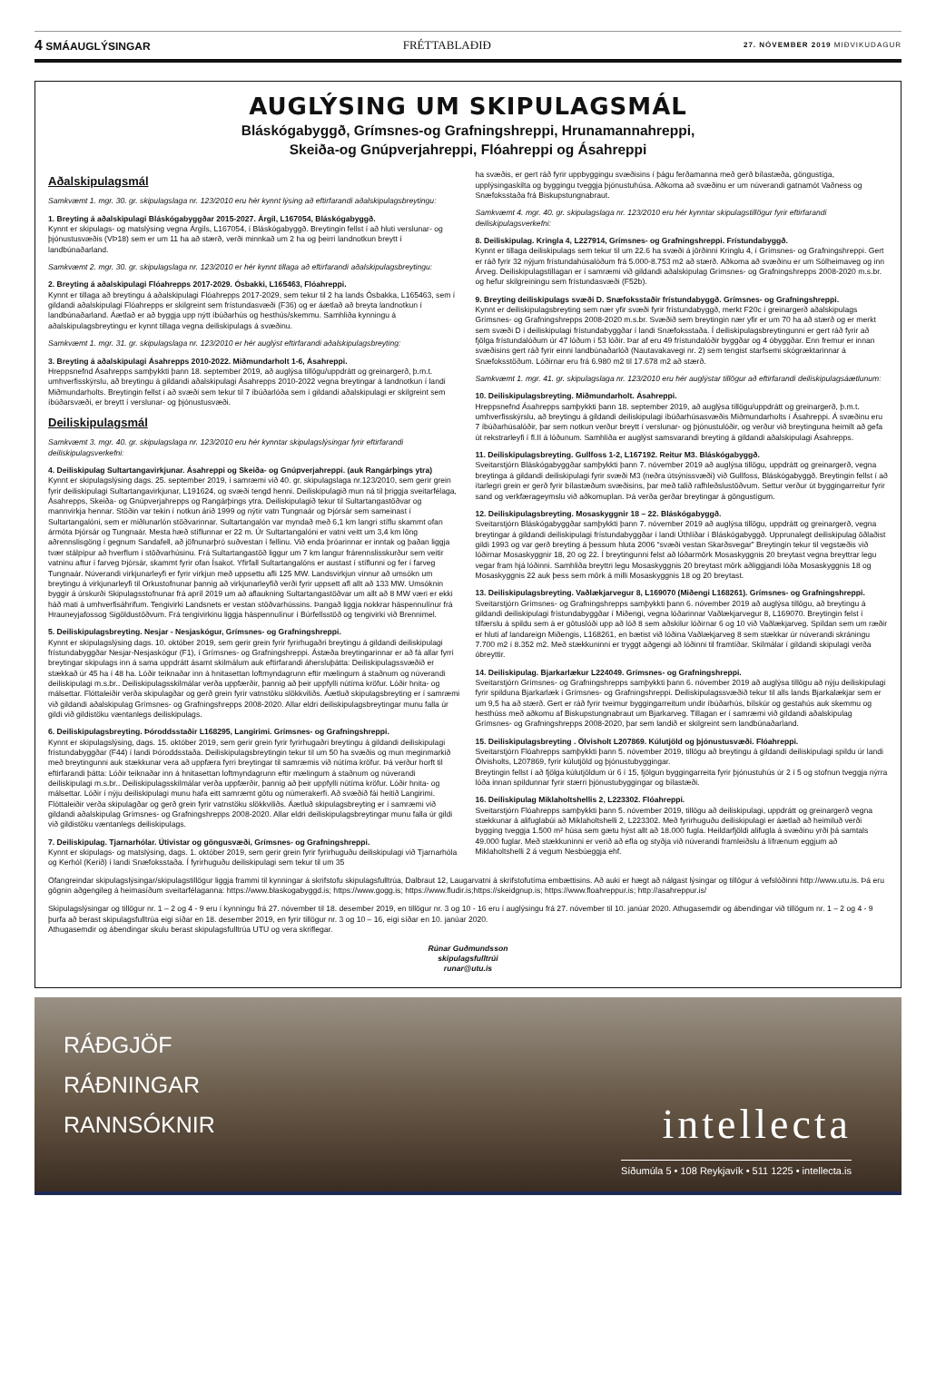4 SMÁAUGLÝSINGAR FRÉTTABLAÐIÐ 27. NÓVEMBER 2019 MIÐVIKUDAGUR
AUGLÝSING UM SKIPULAGSMÁL
Bláskógabyggð, Grímsnes-og Grafningshreppi, Hrunamannahreppi,
Skeiða-og Gnúpverjahreppi, Flóahreppi og Ásahreppi
Aðalskipulagsmál
Samkvæmt 1. mgr. 30. gr. skipulagslaga nr. 123/2010 eru hér kynnt lýsing að eftirfarandi aðalskipulagsbreytingu:
1. Breyting á aðalskipulagi Bláskógabyggðar 2015-2027. Árgil, L167054, Bláskógabyggð.
Kynnt er skipulags- og matslýsing vegna Árgils, L167054, í Bláskógabyggð. Breytingin fellst í að hluti verslunar- og þjónustusvæðis (VÞ18) sem er um 11 ha að stærð, verði minnkað um 2 ha og þeirri landnotkun breytt í landbúnaðarland.
Samkvæmt 2. mgr. 30. gr. skipulagslaga nr. 123/2010 er hér kynnt tillaga að eftirfarandi aðalskipulagsbreytingu:
2. Breyting á aðalskipulagi Flóahrepps 2017-2029. Ósbakki, L165463, Flóahreppi.
Kynnt er tillaga að breytingu á aðalskipulagi Flóahrepps 2017-2029, sem tekur til 2 ha lands Ósbakka, L165463, sem í gildandi aðalskipulagi Flóahrepps er skilgreint sem frístundasvæði (F36) og er áætlað að breyta landnotkun í landbúnaðarland. Áætlað er að byggja upp nýtt íbúðarhús og hesthús/skemmu. Samhliða kynningu á aðalskipulagsbreytingu er kynnt tillaga vegna deiliskipulags á svæðinu.
Samkvæmt 1. mgr. 31. gr. skipulagslaga nr. 123/2010 er hér auglýst eftirfarandi aðalskipulagsbreyting:
3. Breyting á aðalskipulagi Ásahrepps 2010-2022. Miðmundarholt 1-6, Ásahreppi.
Hreppsnefnd Ásahrepps samþykkti þann 18. september 2019, að auglýsa tillögu/uppdrátt og greinargerð, þ.m.t. umhverfisskýrslu, að breytingu á gildandi aðalskipulagi Ásahrepps 2010-2022 vegna breytingar á landnotkun í landi Miðmundarholts. Breytingin fellst í að svæði sem tekur til 7 íbúðarlóða sem í gildandi aðalskipulagi er skilgreint sem íbúðarsvæði, er breytt í verslunar- og þjónustusvæði.
Deiliskipulagsmál
Samkvæmt 3. mgr. 40. gr. skipulagslaga nr. 123/2010 eru hér kynntar skipulagslýsingar fyrir eftirfarandi deiliskipulagsverkefni:
4. Deiliskipulag Sultartangavirkjunar. Ásahreppi og Skeiða- og Gnúpverjahreppi. (auk Rangárþings ytra)
Kynnt er skipulagslýsing dags. 25. september 2019, í samræmi við 40. gr. skipulagslaga nr.123/2010, sem gerir grein fyrir deiliskipulagi Sultartangavirkjunar, L191624, og svæði tengd henni. Deiliskipulagið mun ná til þriggja sveitarfélaga, Ásahrepps, Skeiða- og Gnúpverjahrepps og Rangárþings ytra. Deiliskipulagið tekur til Sultartangastöðvar og mannvirkja hennar. Stöðin var tekin í notkun árið 1999 og nýtir vatn Tungnaár og Þjórsár sem sameinast í Sultartangalóni, sem er miðlunarlón stöðvarinnar. Sultartangalón var myndað með 6,1 km langri stíflu skammt ofan ármóta Þjórsár og Tungnaár. Mesta hæð stíflunnar er 22 m. Úr Sultartangalóni er vatni veitt um 3,4 km löng aðrennslisgöng í gegnum Sandafell, að jöfnunarþró suðvestan í fellinu. Við enda þróarinnar er inntak og þaðan liggja tvær stálpípur að hverflum í stöðvarhúsinu. Frá Sultartangastöð liggur um 7 km langur frárennslisskurður sem veitir vatninu aftur í farveg Þjórsár, skammt fyrir ofan Ísakot. Yfirfall Sultartangalóns er austast í stíflunni og fer í farveg Tungnaár. Núverandi virkjunarleyfi er fyrir virkjun með uppsettu afli 125 MW. Landsvirkjun vinnur að umsókn um breytingu á virkjunarleyfi til Orkustofnunar þannig að virkjunarleyfið verði fyrir uppsett afl allt að 133 MW. Umsóknin byggir á úrskurði Skipulagsstofnunar frá apríl 2019 um að aflaukning Sultartangastöðvar um allt að 8 MW væri er ekki háð mati á umhverfisáhrifum. Tengivirki Landsnets er vestan stöðvarhússins. Þangað liggja nokkrar háspennulínur frá Hrauneyjafossog Sigöldustöðvum. Frá tengivirkinu liggja háspennulínur í Búrfellsstöð og tengivirki við Brennimel.
5. Deiliskipulagsbreyting. Nesjar - Nesjaskógur, Grímsnes- og Grafningshreppi.
Kynnt er skipulagslýsing dags. 10. október 2019, sem gerir grein fyrir fyrirhugaðri breytingu á gildandi deiliskipulagi frístundabyggðar Nesjar-Nesjaskógur (F1), í Grímsnes- og Grafningshreppi. Ástæða breytingarinnar er að fá allar fyrri breytingar skipulags inn á sama uppdrátt ásamt skilmálum auk eftirfarandi áhersluþátta: Deiliskipulagssvæðið er stækkað úr 45 ha í 48 ha. Lóðir teiknaðar inn á hnitasettan loftmyndagrunn eftir mælingum á staðnum og núverandi deiliskipulagi m.s.br.. Deiliskipulagsskilmálar verða uppfærðir, þannig að þeir uppfylli nútíma kröfur. Lóðir hnita- og málsettar. Flóttaleiðir verða skipulagðar og gerð grein fyrir vatnstöku slökkviliðs. Áætluð skipulagsbreyting er í samræmi við gildandi aðalskipulag Grímsnes- og Grafningshrepps 2008-2020. Allar eldri deiliskipulagsbreytingar munu falla úr gildi við gildistöku væntanlegs deiliskipulags.
6. Deiliskipulagsbreyting. Þóroddsstaðir L168295, Langirimi. Grímsnes- og Grafningshreppi.
Kynnt er skipulagslýsing, dags. 15. október 2019, sem gerir grein fyrir fyrirhugaðri breytingu á gildandi deiliskipulagi frístundabyggðar (F44) í landi Þóroddsstaða. Deiliskipulagsbreytingin tekur til um 50 ha svæðis og mun meginmarkið með breytingunni auk stækkunar vera að uppfæra fyrri breytingar til samræmis við nútíma kröfur. Þá verður horft til eftirfarandi þátta: Lóðir teiknaðar inn á hnitasettan loftmyndagrunn eftir mælingum á staðnum og núverandi deiliskipulagi m.s.br.. Deiliskipulagsskilmálar verða uppfærðir, þannig að þeir uppfylli nútíma kröfur. Lóðir hnita- og málsettar. Lóðir í nýju deiliskipulagi munu hafa eitt samræmt götu og númerakerfi. Að svæðið fái heitið Langirimi. Flóttaleiðir verða skipulagðar og gerð grein fyrir vatnstöku slökkviliðs. Áætluð skipulagsbreyting er í samræmi við gildandi aðalskipulag Grímsnes- og Grafningshrepps 2008-2020. Allar eldri deiliskipulagsbreytingar munu falla úr gildi við gildistöku væntanlegs deiliskipulags.
7. Deiliskipulag. Tjarnarhólar. Útivistar og göngusvæði, Grímsnes- og Grafningshreppi.
Kynnt er skipulags- og matslýsing, dags. 1. október 2019, sem gerir grein fyrir fyrirhuguðu deiliskipulagi við Tjarnarhóla og Kerhól (Kerið) í landi Snæfoksstaða. Í fyrirhuguðu deiliskipulagi sem tekur til um 35
ha svæðis, er gert ráð fyrir uppbyggingu svæðisins í þágu ferðamanna með gerð bílastæða, göngustíga, upplýsingaskilta og byggingu tveggja þjónustuhúsa. Aðkoma að svæðinu er um núverandi gatnamót Vaðness og Snæfoksstaða frá Biskupstungnabraut.
Samkvæmt 4. mgr. 40. gr. skipulagslaga nr. 123/2010 eru hér kynntar skipulagstillögur fyrir eftirfarandi deiliskipulagsverkefni:
8. Deiliskipulag. Kringla 4, L227914, Grímsnes- og Grafningshreppi. Frístundabyggð.
Kynnt er tillaga deiliskipulags sem tekur til um 22.6 ha svæði á jörðinni Kringlu 4, í Grímsnes- og Grafningshreppi. Gert er ráð fyrir 32 nýjum frístundahúsalóðum frá 5.000-8.753 m2 að stærð. Aðkoma að svæðinu er um Sólheimaveg og inn Árveg. Deiliskipulagstillagan er í samræmi við gildandi aðalskipulag Grímsnes- og Grafningshrepps 2008-2020 m.s.br. og hefur skilgreiningu sem frístundasvæði (F52b).
9. Breyting deiliskipulags svæði D. Snæfoksstaðir frístundabyggð. Grímsnes- og Grafningshreppi.
Kynnt er deiliskipulagsbreyting sem nær yfir svæði fyrir frístundabyggð, merkt F20c í greinargerð aðalskipulags Grímsnes- og Grafningshrepps 2008-2020 m.s.br. Svæðið sem breytingin nær yfir er um 70 ha að stærð og er merkt sem svæði D í deiliskipulagi frístundabyggðar í landi Snæfoksstaða. Í deiliskipulagsbreytingunni er gert ráð fyrir að fjölga frístundalóðum úr 47 lóðum í 53 lóðir. Þar af eru 49 frístundalóðir byggðar og 4 óbyggðar. Enn fremur er innan svæðisins gert ráð fyrir einni landbúnaðarlóð (Nautavakavegi nr. 2) sem tengist starfsemi skógræktarinnar á Snæfoksstöðum. Lóðirnar eru frá 6.980 m2 til 17.678 m2 að stærð.
Samkvæmt 1. mgr. 41. gr. skipulagslaga nr. 123/2010 eru hér auglýstar tillögur að eftirfarandi deiliskipulagsáætlunum:
10. Deiliskipulagsbreyting. Miðmundarholt. Ásahreppi.
Hreppsnefnd Ásahrepps samþykkti þann 18. september 2019, að auglýsa tillögu/uppdrátt og greinargerð, þ.m.t. umhverfisskýrslu, að breytingu á gildandi deiliskipulagi íbúðarhúsasvæðis Miðmundarholts í Ásahreppi. Á svæðinu eru 7 íbúðarhúsalóðir, þar sem notkun verður breytt í verslunar- og þjónustulóðir, og verður við breytinguna heimilt að gefa út rekstrarleyfi í fl.II á lóðunum. Samhliða er auglýst samsvarandi breyting á gildandi aðalskipulagi Ásahrepps.
11. Deiliskipulagsbreyting. Gullfoss 1-2, L167192. Reitur M3. Bláskógabyggð.
Sveitarstjórn Bláskógabyggðar samþykkti þann 7. nóvember 2019 að auglýsa tillögu, uppdrátt og greinargerð, vegna breytinga á gildandi deiliskipulagi fyrir svæði M3 (neðra útsýnissvæði) við Gullfoss, Bláskógabyggð. Breytingin fellst í að ítarlegri grein er gerð fyrir bílastæðum svæðisins, þar með talið rafhleðslustöðvum. Settur verður út byggingarreitur fyrir sand og verkfærageymslu við aðkomuplan. Þá verða gerðar breytingar á göngustígum.
12. Deiliskipulagsbreyting. Mosaskyggnir 18 – 22. Bláskógabyggð.
Sveitarstjórn Bláskógabyggðar samþykkti þann 7. nóvember 2019 að auglýsa tillögu, uppdrátt og greinargerð, vegna breytingar á gildandi deiliskipulagi frístundabyggðar í landi Úthlíðar í Bláskógabyggð. Upprunalegt deiliskipulag öðlaðist gildi 1993 og var gerð breyting á þessum hluta 2006 “svæði vestan Skarðsvegar” Breytingin tekur til vegstæðis við lóðirnar Mosaskyggnir 18, 20 og 22. Í breytingunni felst að lóðarmörk Mosaskyggnis 20 breytast vegna breyttrar legu vegar fram hjá lóðinni. Samhliða breyttri legu Mosaskyggnis 20 breytast mörk aðliggjandi lóða Mosaskyggnis 18 og Mosaskyggnis 22 auk þess sem mörk á milli Mosaskyggnis 18 og 20 breytast.
13. Deiliskipulagsbreyting. Vaðlækjarvegur 8, L169070 (Miðengi L168261). Grímsnes- og Grafningshreppi.
Sveitarstjórn Grímsnes- og Grafningshrepps samþykkti þann 6. nóvember 2019 að auglýsa tillögu, að breytingu á gildandi deiliskipulagi frístundabyggðar í Miðengi, vegna lóðarinnar Vaðlækjarvegur 8, L169070. Breytingin felst í tilfærslu á spildu sem á er götuslóði upp að lóð 8 sem aðskilur lóðirnar 6 og 10 við Vaðlækjarveg. Spildan sem um ræðir er hluti af landareign Miðengis, L168261, en bætist við lóðina Vaðlækjarveg 8 sem stækkar úr núverandi skráningu 7.700 m2 í 8.352 m2. Með stækkuninni er tryggt aðgengi að lóðinni til framtíðar. Skilmálar í gildandi skipulagi verða óbreyttir.
14. Deiliskipulag. Bjarkarlækur L224049. Grímsnes- og Grafningshreppi.
Sveitarstjórn Grímsnes- og Grafningshrepps samþykkti þann 6. nóvember 2019 að auglýsa tillögu að nýju deiliskipulagi fyrir spilduna Bjarkarlæk í Grímsnes- og Grafningshreppi. Deiliskipulagssvæðið tekur til alls lands Bjarkalækjar sem er um 9,5 ha að stærð. Gert er ráð fyrir tveimur byggingarreitum undir íbúðarhús, bílskúr og gestahús auk skemmu og hesthúss með aðkomu af Biskupstungnabraut um Bjarkarveg. Tillagan er í samræmi við gildandi aðalskipulag Grímsnes- og Grafningshrepps 2008-2020, þar sem landið er skilgreint sem landbúnaðarland.
15. Deiliskipulagsbreyting . Ölvisholt L207869. Kúlutjöld og þjónustusvæði. Flóahreppi.
Sveitarstjórn Flóahrepps samþykkti þann 5. nóvember 2019, tillögu að breytingu á gildandi deiliskipulagi spildu úr landi Ölvisholts, L207869, fyrir kúlutjöld og þjónustubyggingar.
Breytingin fellst í að fjölga kúlutjöldum úr 6 í 15, fjölgun byggingarreita fyrir þjónustuhús úr 2 í 5 og stofnun tveggja nýrra lóða innan spildunnar fyrir stærri þjónustubyggingar og bílastæði.
16. Deiliskipulag Miklaholtshellis 2, L223302. Flóahreppi.
Sveitarstjórn Flóahrepps samþykkti þann 5. nóvember 2019, tillögu að deiliskipulagi, uppdrátt og greinargerð vegna stækkunar á alifuglabúi að Miklaholtshelli 2, L223302. Með fyrirhuguðu deiliskipulagi er áætlað að heimiluð verði bygging tveggja 1.500 m² húsa sem gætu hýst allt að 18.000 fugla. Heildarfjöldi alifugla á svæðinu yrði þá samtals 49.000 fuglar. Með stækkuninni er verið að efla og styðja við núverandi framleiðslu á lífrænum eggjum að
Miklaholtshelli 2 á vegum Nesbúeggja ehf.
Ofangreindar skipulagslýsingar/skipulagstillögur liggja frammi til kynningar á skrifstofu skipulagsfulltrúa, Dalbraut 12, Laugarvatni á skrifstofutíma embættisins. Að auki er hægt að nálgast lýsingar og tillögur á vefslóðinni http://www.utu.is. Þá eru gögnin aðgengileg á heimasíðum sveitarfélaganna: https://www.blaskogabyggd.is; https://www.gogg.is; https://www.fludir.is;https://skeidgnup.is; https://www.floahreppur.is; http://asahreppur.is/
Skipulagslýsingar og tillögur nr. 1 – 2 og 4 - 9 eru í kynningu frá 27. nóvember til 18. desember 2019, en tillögur nr. 3 og 10 - 16 eru í auglýsingu frá 27. nóvember til 10. janúar 2020. Athugasemdir og ábendingar við tillögum nr. 1 – 2 og 4 - 9 þurfa að berast skipulagsfulltrúa eigi síðar en 18. desember 2019, en fyrir tillögur nr. 3 og 10 – 16, eigi síðar en 10. janúar 2020.
Athugasemdir og ábendingar skulu berast skipulagsfulltrúa UTU og vera skriflegar.
Rúnar Guðmundsson
skipulagsfulltrúi
runar@utu.is
RÁÐGJÖF
RÁÐNINGAR
RANNSÓKNIR
intellecta
Síðumúla 5 • 108 Reykjavík • 511 1225 • intellecta.is